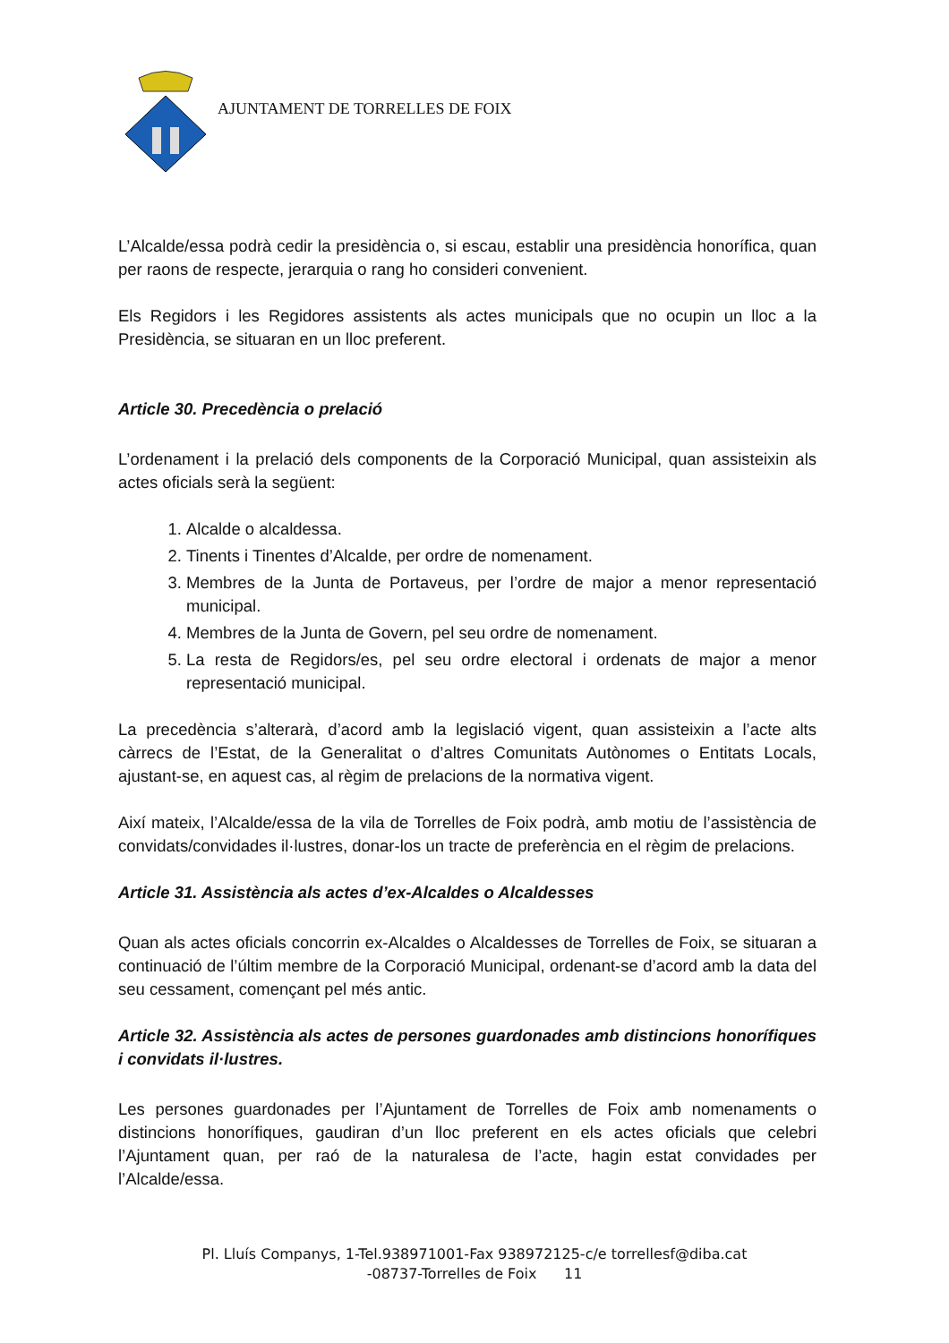AJUNTAMENT DE TORRELLES DE FOIX
L’Alcalde/essa podrà cedir la presidència o, si escau, establir una presidència honorífica, quan per raons de respecte, jerarquia o rang ho consideri convenient.
Els Regidors i les Regidores assistents als actes municipals que no ocupin un lloc a la Presidència, se situaran en un lloc preferent.
Article 30. Precedència o prelació
L’ordenament i la prelació dels components de la Corporació Municipal, quan assisteixin als actes oficials serà la següent:
1. Alcalde o alcaldessa.
2. Tinents i Tinentes d’Alcalde, per ordre de nomenament.
3. Membres de la Junta de Portaveus, per l’ordre de major a menor representació municipal.
4. Membres de la Junta de Govern, pel seu ordre de nomenament.
5. La resta de Regidors/es, pel seu ordre electoral i ordenats de major a menor representació municipal.
La precedència s’alterarà, d’acord amb la legislació vigent, quan assisteixin a l’acte alts càrrecs de l’Estat, de la Generalitat o d’altres Comunitats Autònomes o Entitats Locals, ajustant-se, en aquest cas, al règim de prelacions de la normativa vigent.
Així mateix, l’Alcalde/essa de la vila de Torrelles de Foix podrà, amb motiu de l’assistència de convidats/convidades il·lustres, donar-los un tracte de preferència en el règim de prelacions.
Article 31. Assistència als actes d’ex-Alcaldes o Alcaldesses
Quan als actes oficials concorrin ex-Alcaldes o Alcaldesses de Torrelles de Foix, se situaran a continuació de l’últim membre de la Corporació Municipal, ordenant-se d’acord amb la data del seu cessament, començant pel més antic.
Article 32. Assistència als actes de persones guardonades amb distincions honorífiques i convidats il·lustres.
Les persones guardonades per l’Ajuntament de Torrelles de Foix amb nomenaments o distincions honorífiques, gaudiran d’un lloc preferent en els actes oficials que celebri l’Ajuntament quan, per raó de la naturalesa de l’acte, hagin estat convidades per l’Alcalde/essa.
Pl. Lluís Companys, 1-Tel.938971001-Fax 938972125-c/e torrellesf@diba.cat
-08737-Torrelles de Foix 11